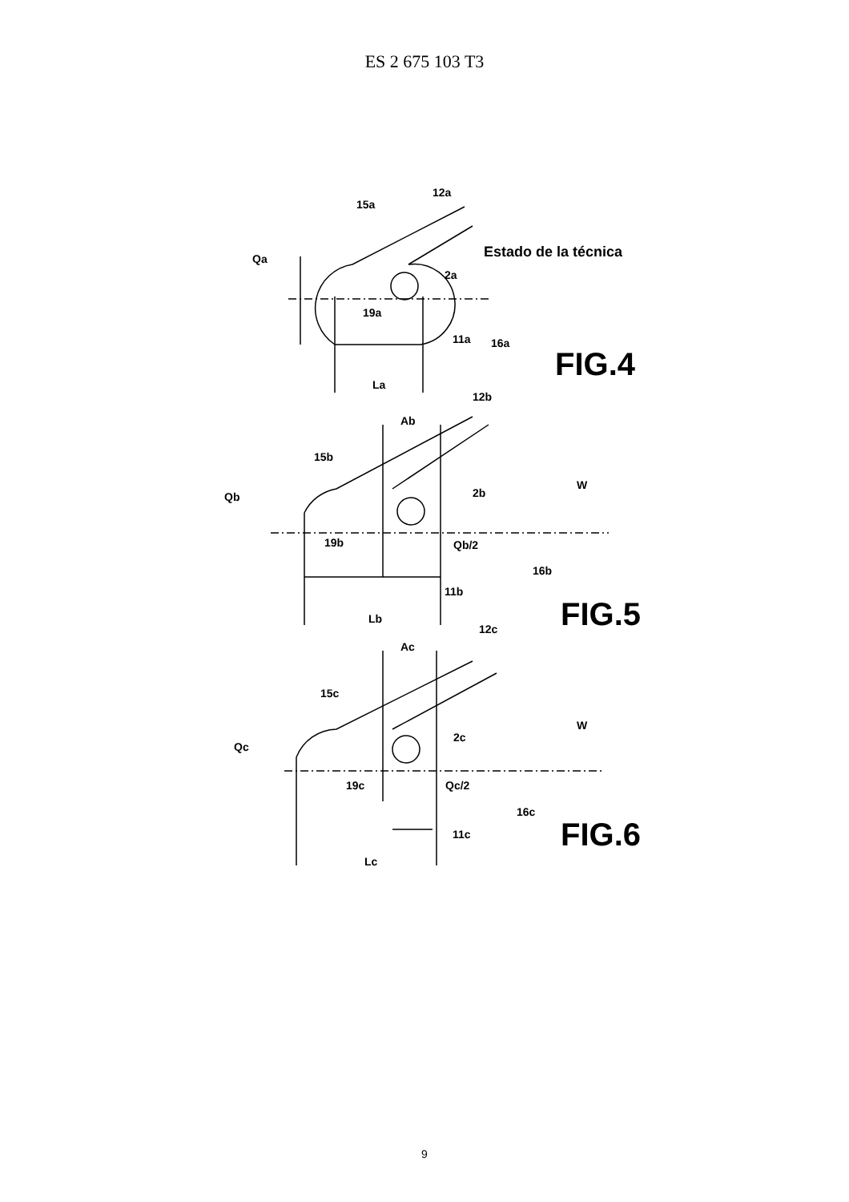ES 2 675 103 T3
15a
12a
Qa
2a
19a
11a
16a
La
Estado de la técnica
FIG.4
12b
Ab
15b
Qb
2b
W
19b
Qb/2
16b
11b
Lb
FIG.5
12c
Ac
15c
Qc
2c
W
19c
Qc/2
16c
11c
Lc
FIG.6
9